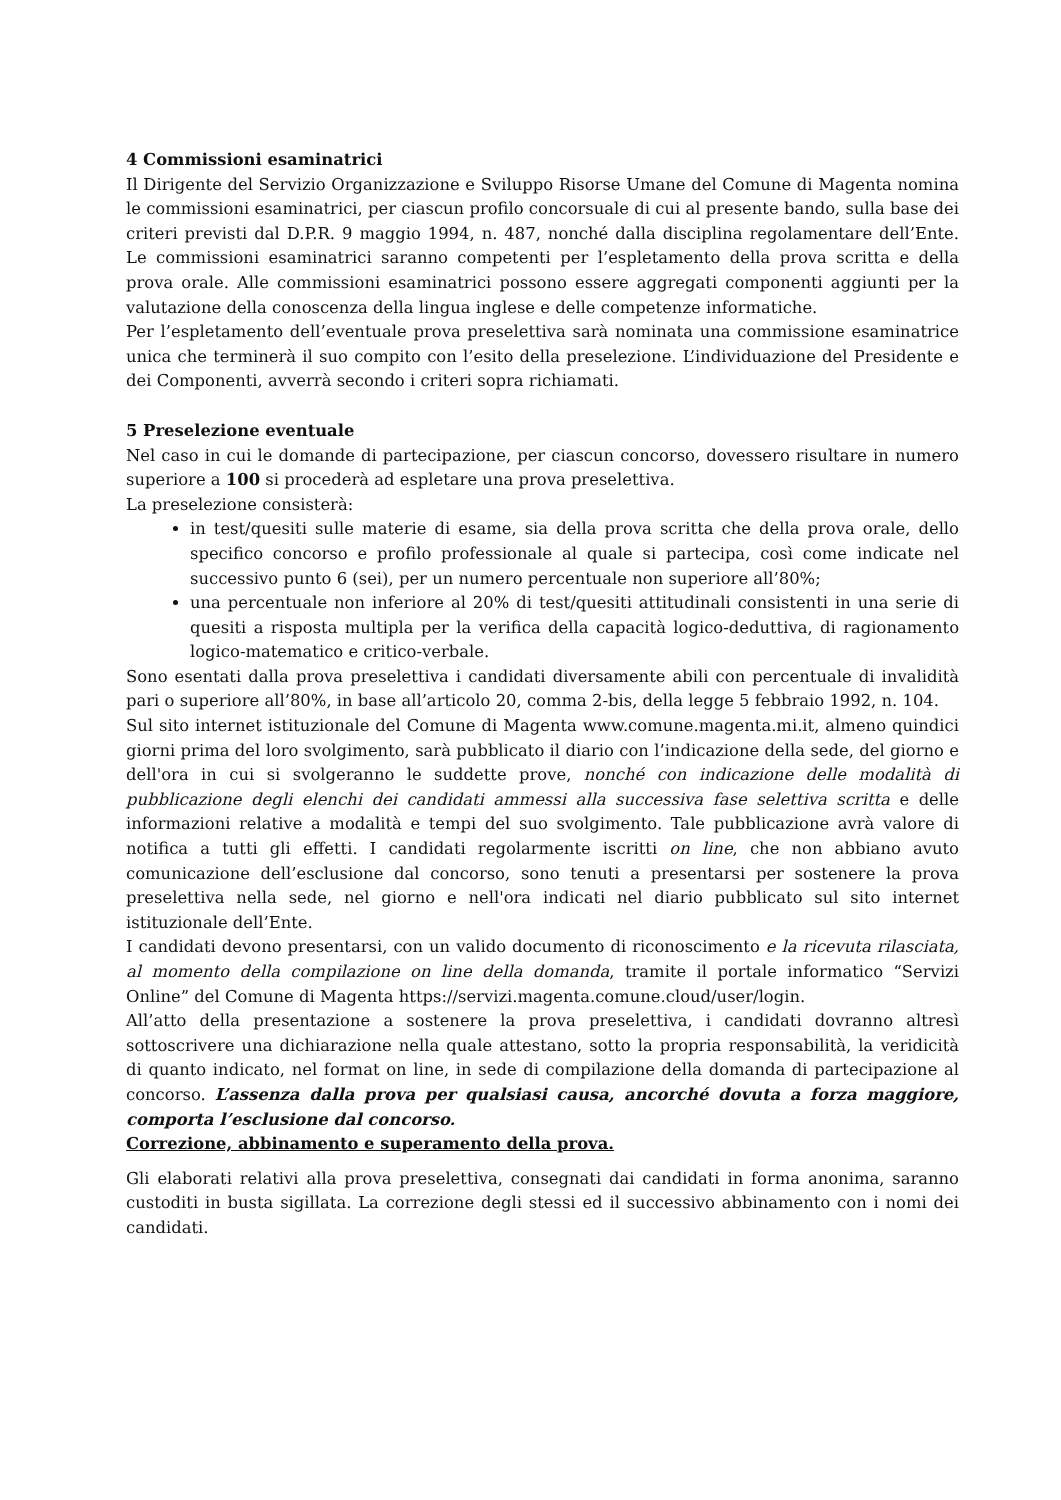4 Commissioni esaminatrici
Il Dirigente del Servizio Organizzazione e Sviluppo Risorse Umane del Comune di Magenta nomina le commissioni esaminatrici, per ciascun profilo concorsuale di cui al presente bando, sulla base dei criteri previsti dal D.P.R. 9 maggio 1994, n. 487, nonché dalla disciplina regolamentare dell’Ente. Le commissioni esaminatrici saranno competenti per l’espletamento della prova scritta e della prova orale. Alle commissioni esaminatrici possono essere aggregati componenti aggiunti per la valutazione della conoscenza della lingua inglese e delle competenze informatiche.
Per l’espletamento dell’eventuale prova preselettiva sarà nominata una commissione esaminatrice unica che terminerà il suo compito con l’esito della preselezione. L’individuazione del Presidente e dei Componenti, avverrà secondo i criteri sopra richiamati.
5 Preselezione eventuale
Nel caso in cui le domande di partecipazione, per ciascun concorso, dovessero risultare in numero superiore a 100 si procederà ad espletare una prova preselettiva.
La preselezione consisterà:
in test/quesiti sulle materie di esame, sia della prova scritta che della prova orale, dello specifico concorso e profilo professionale al quale si partecipa, così come indicate nel successivo punto 6 (sei), per un numero percentuale non superiore all’80%;
una percentuale non inferiore al 20% di test/quesiti attitudinali consistenti in una serie di quesiti a risposta multipla per la verifica della capacità logico-deduttiva, di ragionamento logico-matematico e critico-verbale.
Sono esentati dalla prova preselettiva i candidati diversamente abili con percentuale di invalidità pari o superiore all’80%, in base all’articolo 20, comma 2-bis, della legge 5 febbraio 1992, n. 104.
Sul sito internet istituzionale del Comune di Magenta www.comune.magenta.mi.it, almeno quindici giorni prima del loro svolgimento, sarà pubblicato il diario con l’indicazione della sede, del giorno e dell'ora in cui si svolgeranno le suddette prove, nonché con indicazione delle modalità di pubblicazione degli elenchi dei candidati ammessi alla successiva fase selettiva scritta e delle informazioni relative a modalità e tempi del suo svolgimento. Tale pubblicazione avrà valore di notifica a tutti gli effetti. I candidati regolarmente iscritti on line, che non abbiano avuto comunicazione dell’esclusione dal concorso, sono tenuti a presentarsi per sostenere la prova preselettiva nella sede, nel giorno e nell'ora indicati nel diario pubblicato sul sito internet istituzionale dell’Ente.
I candidati devono presentarsi, con un valido documento di riconoscimento e la ricevuta rilasciata, al momento della compilazione on line della domanda, tramite il portale informatico “Servizi Online” del Comune di Magenta https://servizi.magenta.comune.cloud/user/login.
All’atto della presentazione a sostenere la prova preselettiva, i candidati dovranno altresì sottoscrivere una dichiarazione nella quale attestano, sotto la propria responsabilità, la veridicità di quanto indicato, nel format on line, in sede di compilazione della domanda di partecipazione al concorso. L’assenza dalla prova per qualsiasi causa, ancorché dovuta a forza maggiore, comporta l’esclusione dal concorso.
Correzione, abbinamento e superamento della prova.
Gli elaborati relativi alla prova preselettiva, consegnati dai candidati in forma anonima, saranno custoditi in busta sigillata. La correzione degli stessi ed il successivo abbinamento con i nomi dei candidati.